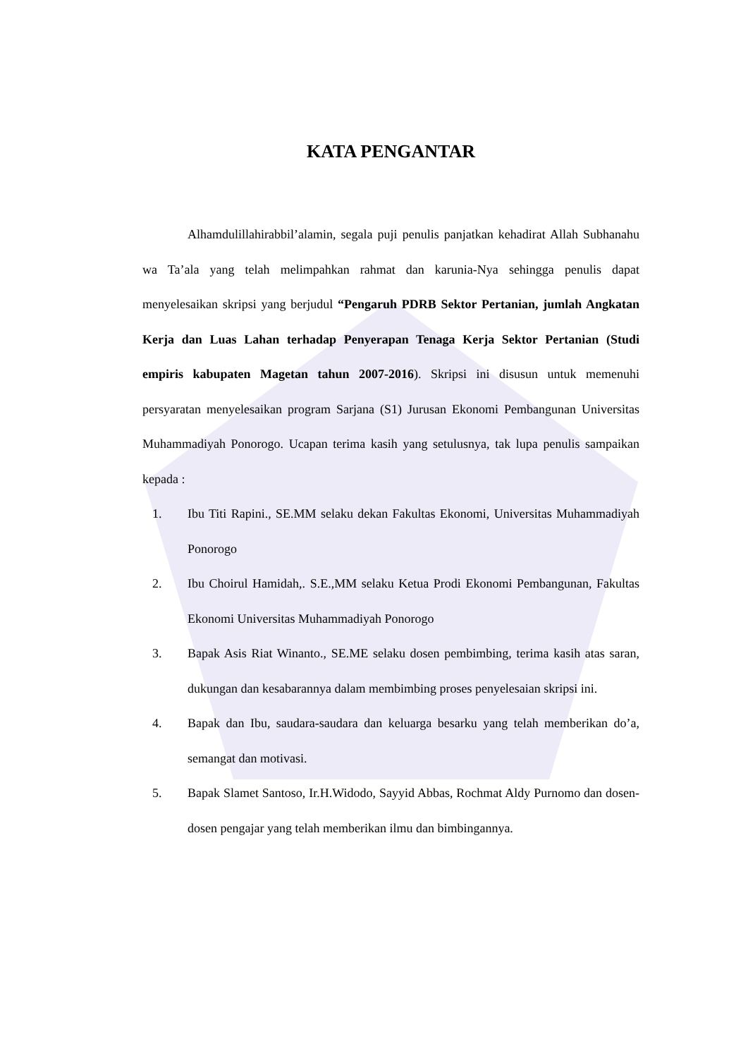KATA PENGANTAR
Alhamdulillahirabbil’alamin, segala puji penulis panjatkan kehadirat Allah Subhanahu wa Ta’ala yang telah melimpahkan rahmat dan karunia-Nya sehingga penulis dapat menyelesaikan skripsi yang berjudul “Pengaruh PDRB Sektor Pertanian, jumlah Angkatan Kerja dan Luas Lahan terhadap Penyerapan Tenaga Kerja Sektor Pertanian (Studi empiris kabupaten Magetan tahun 2007-2016). Skripsi ini disusun untuk memenuhi persyaratan menyelesaikan program Sarjana (S1) Jurusan Ekonomi Pembangunan Universitas Muhammadiyah Ponorogo. Ucapan terima kasih yang setulusnya, tak lupa penulis sampaikan kepada :
1. Ibu Titi Rapini., SE.MM selaku dekan Fakultas Ekonomi, Universitas Muhammadiyah Ponorogo
2. Ibu Choirul Hamidah,. S.E.,MM selaku Ketua Prodi Ekonomi Pembangunan, Fakultas Ekonomi Universitas Muhammadiyah Ponorogo
3. Bapak Asis Riat Winanto., SE.ME selaku dosen pembimbing, terima kasih atas saran, dukungan dan kesabarannya dalam membimbing proses penyelesaian skripsi ini.
4. Bapak dan Ibu, saudara-saudara dan keluarga besarku yang telah memberikan do’a, semangat dan motivasi.
5. Bapak Slamet Santoso, Ir.H.Widodo, Sayyid Abbas, Rochmat Aldy Purnomo dan dosen-dosen pengajar yang telah memberikan ilmu dan bimbingannya.